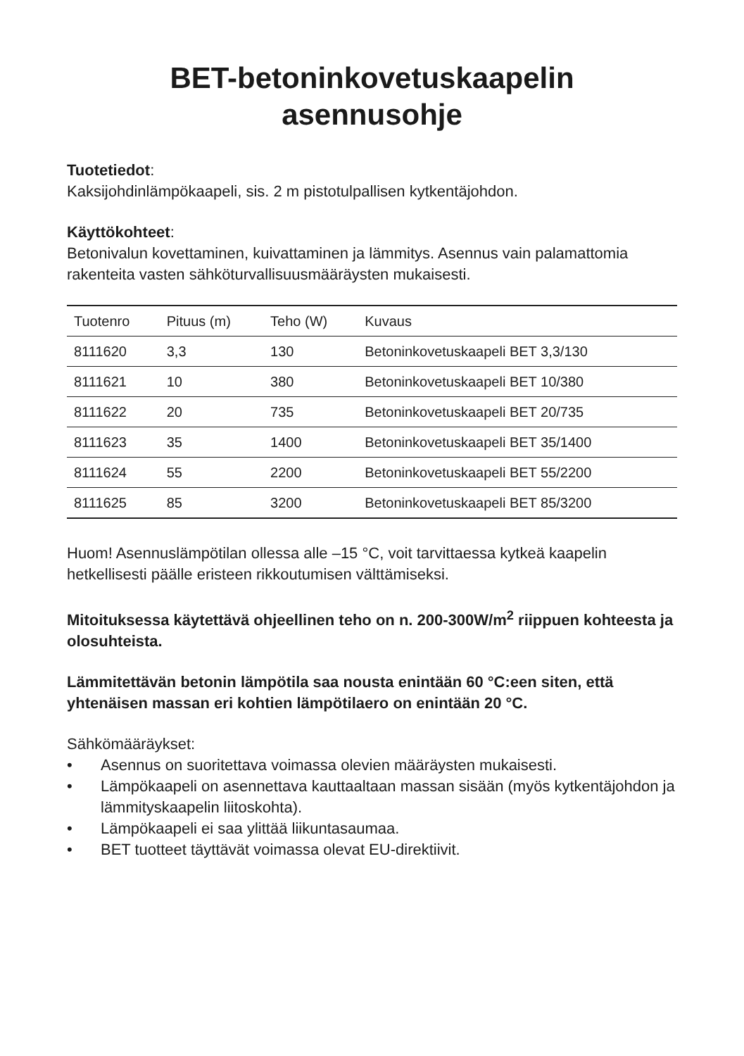BET-betoninkovetuskaapelin
asennusohje
Tuotetiedot:
Kaksijohdinlämpökaapeli, sis. 2 m pistotulpallisen kytkentäjohdon.
Käyttökohteet:
Betonivalun kovettaminen, kuivattaminen ja lämmitys. Asennus vain palamattomia rakenteita vasten sähköturvallisuusmääräysten mukaisesti.
| Tuotenro | Pituus (m) | Teho (W) | Kuvaus |
| --- | --- | --- | --- |
| 8111620 | 3,3 | 130 | Betoninkovetuskaapeli BET 3,3/130 |
| 8111621 | 10 | 380 | Betoninkovetuskaapeli BET 10/380 |
| 8111622 | 20 | 735 | Betoninkovetuskaapeli BET 20/735 |
| 8111623 | 35 | 1400 | Betoninkovetuskaapeli BET 35/1400 |
| 8111624 | 55 | 2200 | Betoninkovetuskaapeli BET 55/2200 |
| 8111625 | 85 | 3200 | Betoninkovetuskaapeli BET 85/3200 |
Huom! Asennuslämpötilan ollessa alle –15 °C, voit tarvittaessa kytkeä kaapelin hetkellisesti päälle eristeen rikkoutumisen välttämiseksi.
Mitoituksessa käytettävä ohjeellinen teho on n. 200-300W/m<sup>2</sup> riippuen kohteesta ja olosuhteista.
Lämmitettävän betonin lämpötila saa nousta enintään 60 °C:een siten, että yhtenäisen massan eri kohtien lämpötilaero on enintään 20 °C.
Sähkömääräykset:
• Asennus on suoritettava voimassa olevien määräysten mukaisesti.
• Lämpökaapeli on asennettava kauttaaltaan massan sisään (myös kytkentäjohdon ja lämmityskaapelin liitoskohta).
• Lämpökaapeli ei saa ylittää liikuntasaumaa.
• BET tuotteet täyttävät voimassa olevat EU-direktiivit.